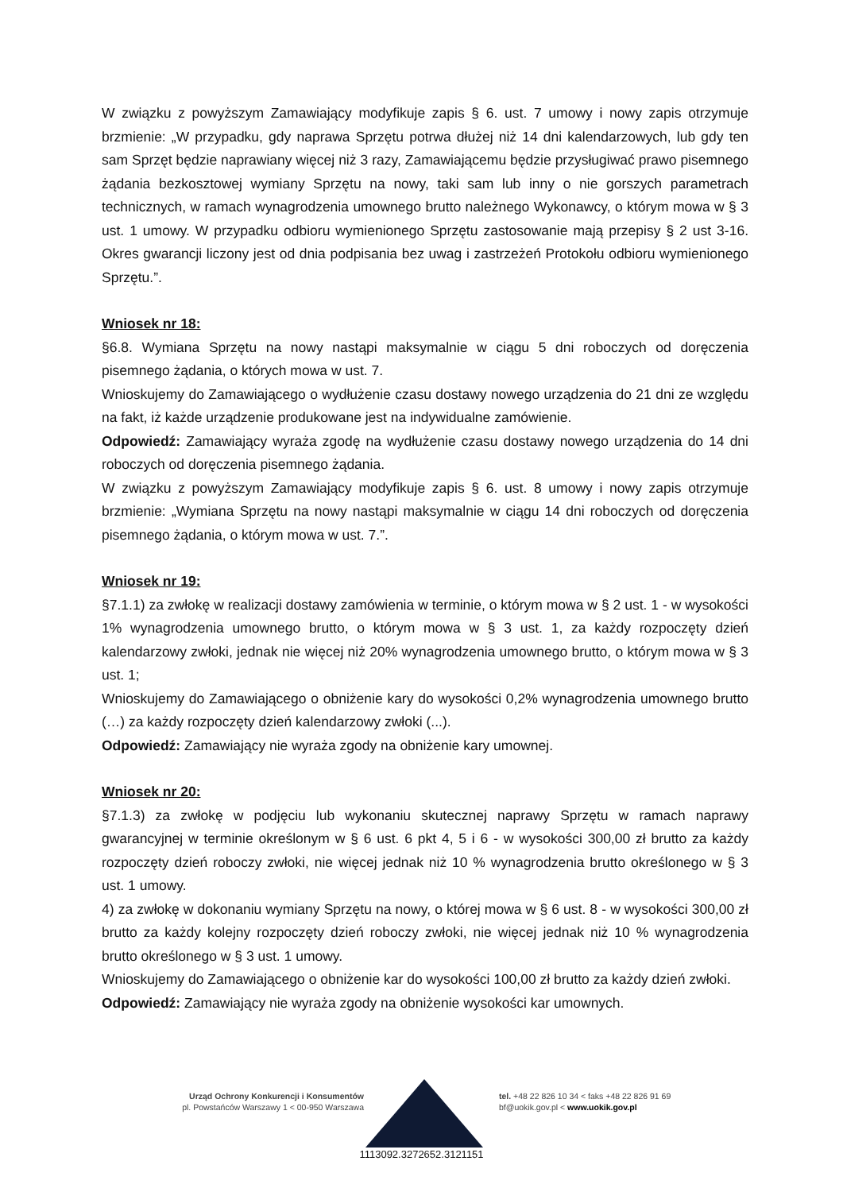W związku z powyższym Zamawiający modyfikuje zapis § 6. ust. 7 umowy i nowy zapis otrzymuje brzmienie: „W przypadku, gdy naprawa Sprzętu potrwa dłużej niż 14 dni kalendarzowych, lub gdy ten sam Sprzęt będzie naprawiany więcej niż 3 razy, Zamawiającemu będzie przysługiwać prawo pisemnego żądania bezkosztowej wymiany Sprzętu na nowy, taki sam lub inny o nie gorszych parametrach technicznych, w ramach wynagrodzenia umownego brutto należnego Wykonawcy, o którym mowa w § 3 ust. 1 umowy. W przypadku odbioru wymienionego Sprzętu zastosowanie mają przepisy § 2 ust 3-16. Okres gwarancji liczony jest od dnia podpisania bez uwag i zastrzeżeń Protokołu odbioru wymienionego Sprzętu.”.
Wniosek nr 18:
§6.8. Wymiana Sprzętu na nowy nastąpi maksymalnie w ciągu 5 dni roboczych od doręczenia pisemnego żądania, o których mowa w ust. 7.
Wnioskujemy do Zamawiającego o wydłużenie czasu dostawy nowego urządzenia do 21 dni ze względu na fakt, iż każde urządzenie produkowane jest na indywidualne zamówienie.
Odpowiedź: Zamawiający wyraża zgodę na wydłużenie czasu dostawy nowego urządzenia do 14 dni roboczych od doręczenia pisemnego żądania.
W związku z powyższym Zamawiający modyfikuje zapis § 6. ust. 8 umowy i nowy zapis otrzymuje brzmienie: „Wymiana Sprzętu na nowy nastąpi maksymalnie w ciągu 14 dni roboczych od doręczenia pisemnego żądania, o którym mowa w ust. 7.”.
Wniosek nr 19:
§7.1.1) za zwłokę w realizacji dostawy zamówienia w terminie, o którym mowa w § 2 ust. 1 - w wysokości 1% wynagrodzenia umownego brutto, o którym mowa w § 3 ust. 1, za każdy rozpoczęty dzień kalendarzowy zwłoki, jednak nie więcej niż 20% wynagrodzenia umownego brutto, o którym mowa w § 3 ust. 1;
Wnioskujemy do Zamawiającego o obniżenie kary do wysokości 0,2% wynagrodzenia umownego brutto (…) za każdy rozpoczęty dzień kalendarzowy zwłoki (...).
Odpowiedź: Zamawiający nie wyraża zgody na obniżenie kary umownej.
Wniosek nr 20:
§7.1.3) za zwłokę w podjęciu lub wykonaniu skutecznej naprawy Sprzętu w ramach naprawy gwarancyjnej w terminie określonym w § 6 ust. 6 pkt 4, 5 i 6 - w wysokości 300,00 zł brutto za każdy rozpoczęty dzień roboczy zwłoki, nie więcej jednak niż 10 % wynagrodzenia brutto określonego w § 3 ust. 1 umowy.
4) za zwłokę w dokonaniu wymiany Sprzętu na nowy, o której mowa w § 6 ust. 8 - w wysokości 300,00 zł brutto za każdy kolejny rozpoczęty dzień roboczy zwłoki, nie więcej jednak niż 10 % wynagrodzenia brutto określonego w § 3 ust. 1 umowy.
Wnioskujemy do Zamawiającego o obniżenie kar do wysokości 100,00 zł brutto za każdy dzień zwłoki.
Odpowiedź: Zamawiający nie wyraża zgody na obniżenie wysokości kar umownych.
Urząd Ochrony Konkurencji i Konsumentów
pl. Powstańców Warszawy 1 < 00-950 Warszawa
tel. +48 22 826 10 34 < faks +48 22 826 91 69
bf@uokik.gov.pl < www.uokik.gov.pl
1113092.3272652.3121151